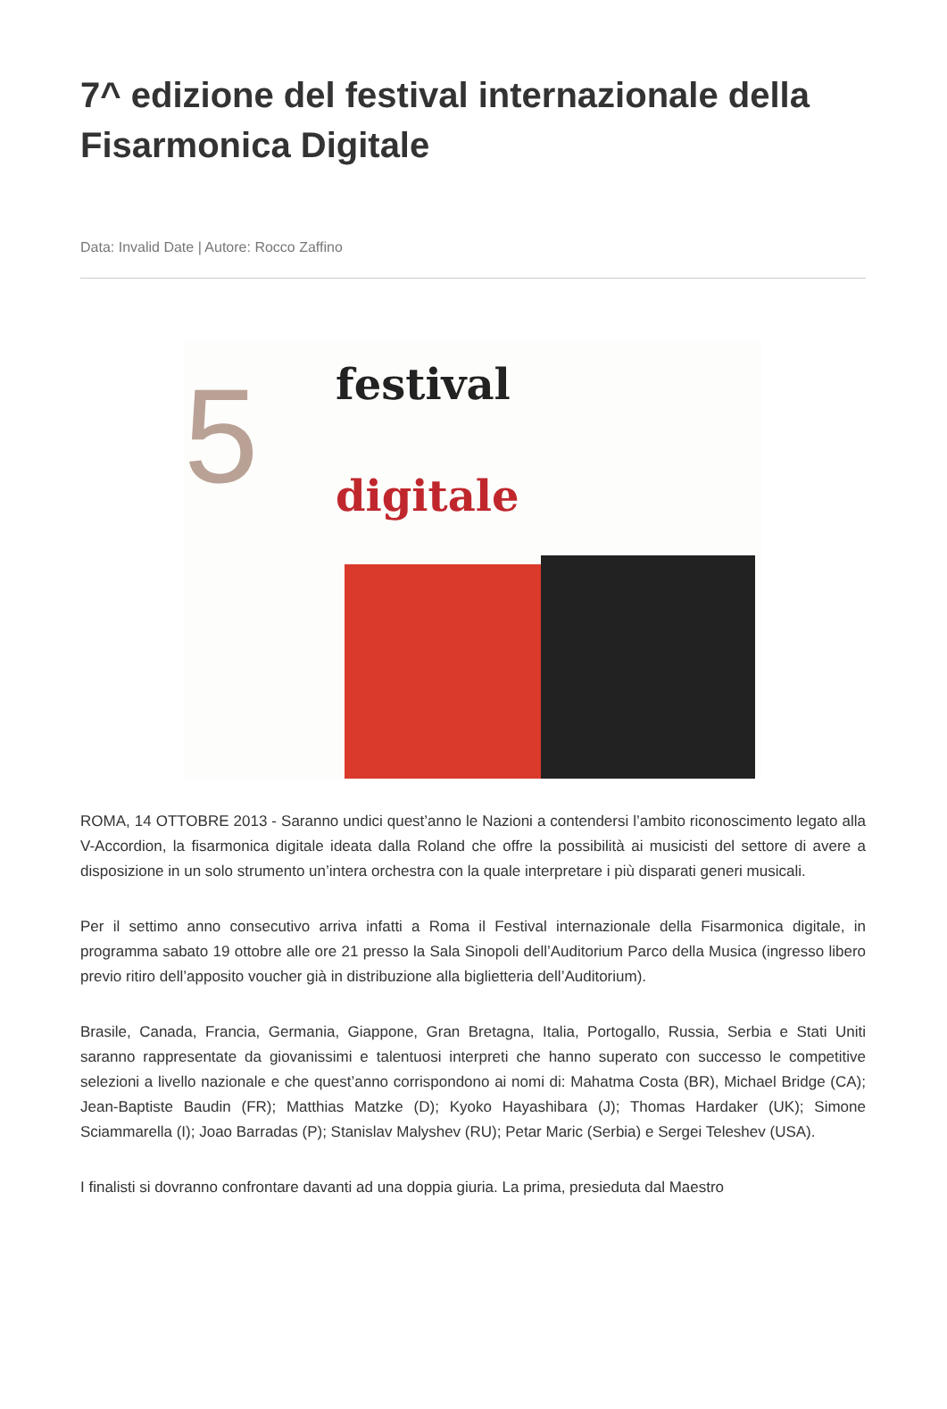7^ edizione del festival internazionale della Fisarmonica Digitale
Data: Invalid Date | Autore: Rocco Zaffino
5 festival
digitale
ROMA, 14 OTTOBRE 2013 - Saranno undici quest’anno le Nazioni a contendersi l’ambito riconoscimento legato alla V-Accordion, la fisarmonica digitale ideata dalla Roland che offre la possibilità ai musicisti del settore di avere a disposizione in un solo strumento un’intera orchestra con la quale interpretare i più disparati generi musicali.
Per il settimo anno consecutivo arriva infatti a Roma il Festival internazionale della Fisarmonica digitale, in programma sabato 19 ottobre alle ore 21 presso la Sala Sinopoli dell’Auditorium Parco della Musica (ingresso libero previo ritiro dell’apposito voucher già in distribuzione alla biglietteria dell’Auditorium).
Brasile, Canada, Francia, Germania, Giappone, Gran Bretagna, Italia, Portogallo, Russia, Serbia e Stati Uniti saranno rappresentate da giovanissimi e talentuosi interpreti che hanno superato con successo le competitive selezioni a livello nazionale e che quest’anno corrispondono ai nomi di: Mahatma Costa (BR), Michael Bridge (CA); Jean-Baptiste Baudin (FR); Matthias Matzke (D); Kyoko Hayashibara (J); Thomas Hardaker (UK); Simone Sciammarella (I); Joao Barradas (P); Stanislav Malyshev (RU); Petar Maric (Serbia) e Sergei Teleshev (USA).
I finalisti si dovranno confrontare davanti ad una doppia giuria. La prima, presieduta dal Maestro